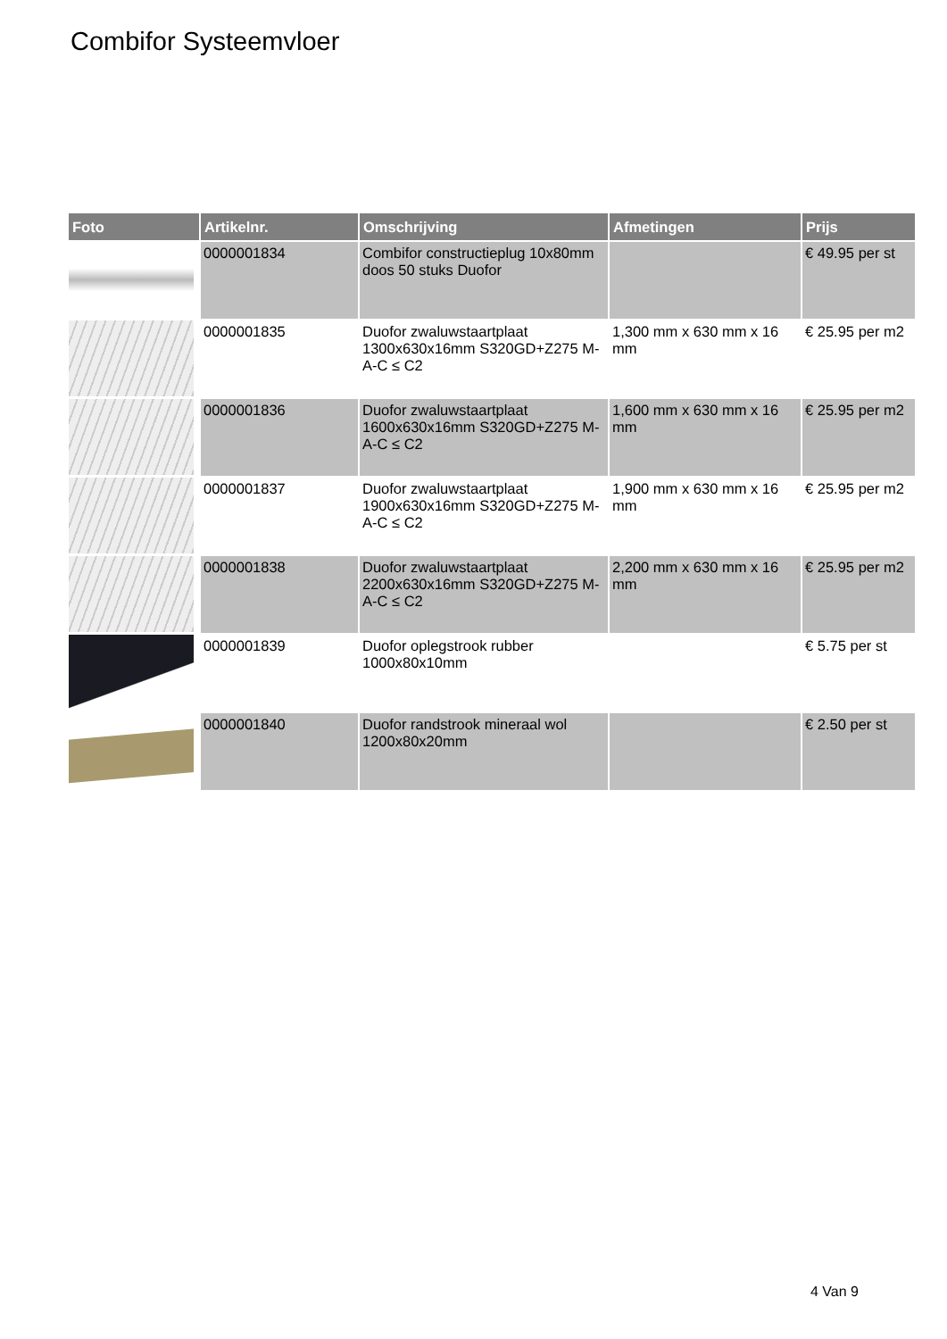Combifor Systeemvloer
| Foto | Artikelnr. | Omschrijving | Afmetingen | Prijs |
| --- | --- | --- | --- | --- |
| | 0000001834 | Combifor constructieplug 10x80mm doos 50 stuks Duofor | | € 49.95 per st |
| | 0000001835 | Duofor zwaluwstaartplaat 1300x630x16mm S320GD+Z275 M-A-C ≤ C2 | 1,300 mm x 630 mm x 16 mm | € 25.95 per m2 |
| | 0000001836 | Duofor zwaluwstaartplaat 1600x630x16mm S320GD+Z275 M-A-C ≤ C2 | 1,600 mm x 630 mm x 16 mm | € 25.95 per m2 |
| | 0000001837 | Duofor zwaluwstaartplaat 1900x630x16mm S320GD+Z275 M-A-C ≤ C2 | 1,900 mm x 630 mm x 16 mm | € 25.95 per m2 |
| | 0000001838 | Duofor zwaluwstaartplaat 2200x630x16mm S320GD+Z275 M-A-C ≤ C2 | 2,200 mm x 630 mm x 16 mm | € 25.95 per m2 |
| | 0000001839 | Duofor oplegstrook rubber 1000x80x10mm | | € 5.75 per st |
| | 0000001840 | Duofor randstrook mineraal wol 1200x80x20mm | | € 2.50 per st |
4 Van 9